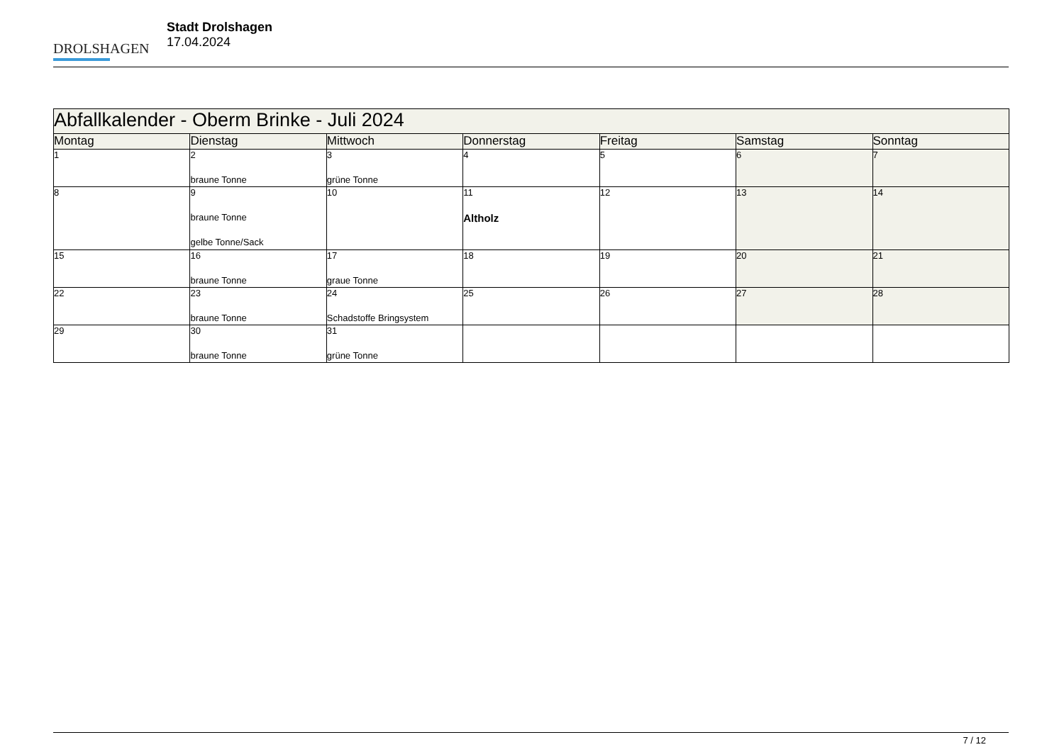DROLSHAGEN
Stadt Drolshagen
17.04.2024
| Abfallkalender - Oberm Brinke - Juli 2024 | | | | | | |
| --- | --- | --- | --- | --- | --- | --- |
| Montag | Dienstag | Mittwoch | Donnerstag | Freitag | Samstag | Sonntag |
| 1 | 2 braune Tonne | 3 grüne Tonne | 4 | 5 | 6 | 7 |
| 8 | 9 braune Tonne gelbe Tonne/Sack | 10 | 11 Altholz | 12 | 13 | 14 |
| 15 | 16 braune Tonne | 17 graue Tonne | 18 | 19 | 20 | 21 |
| 22 | 23 braune Tonne | 24 Schadstoffe Bringsystem | 25 | 26 | 27 | 28 |
| 29 | 30 braune Tonne | 31 grüne Tonne | | | | |
7 / 12